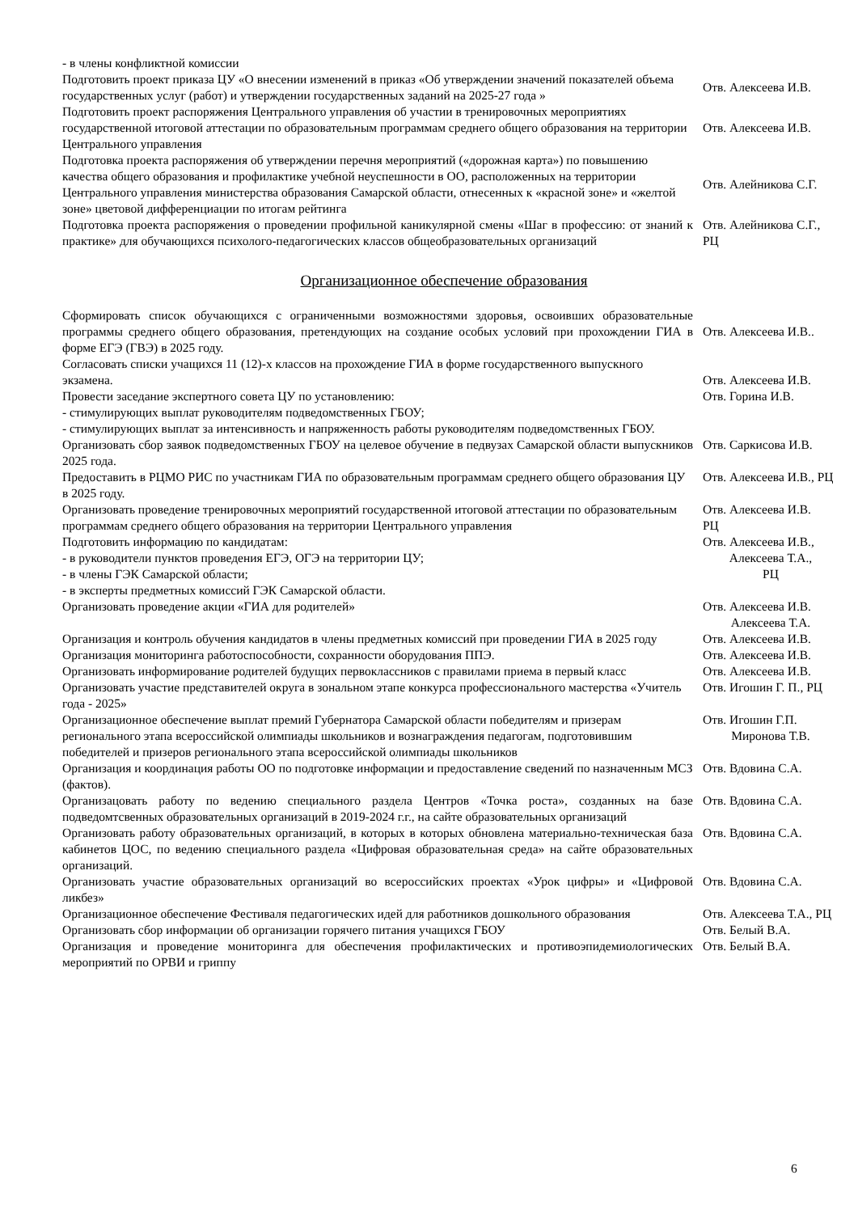| - в члены конфликтной комиссии | |
| Подготовить проект приказа ЦУ «О внесении изменений в приказ «Об утверждении значений показателей объема государственных услуг (работ) и утверждении государственных заданий на 2025-27 года » | Отв. Алексеева И.В. |
| Подготовить проект распоряжения Центрального управления об участии в тренировочных мероприятиях государственной итоговой аттестации по образовательным программам среднего общего образования на территории Центрального управления | Отв. Алексеева И.В. |
| Подготовка проекта распоряжения об утверждении перечня мероприятий («дорожная карта») по повышению качества общего образования и профилактике учебной неуспешности в ОО, расположенных на территории Центрального управления министерства образования Самарской области, отнесенных к «красной зоне» и «желтой зоне» цветовой дифференциации по итогам рейтинга | Отв. Алейникова С.Г. |
| Подготовка проекта распоряжения о проведении профильной каникулярной смены «Шаг в профессию: от знаний к практике» для обучающихся психолого-педагогических классов общеобразовательных организаций | Отв. Алейникова С.Г., РЦ |
Организационное обеспечение образования
| Сформировать список обучающихся с ограниченными возможностями здоровья, освоивших образовательные программы среднего общего образования, претендующих на создание особых условий при прохождении ГИА в форме ЕГЭ (ГВЭ) в 2025 году. | Отв. Алексеева И.В.. |
| Согласовать списки учащихся 11 (12)-х классов на прохождение ГИА в форме государственного выпускного экзамена. | Отв. Алексеева И.В. |
| Провести заседание экспертного совета ЦУ по установлению: - стимулирующих выплат руководителям подведомственных ГБОУ; - стимулирующих выплат за интенсивность и напряженность работы руководителям подведомственных ГБОУ. | Отв. Горина И.В. |
| Организовать сбор заявок подведомственных ГБОУ на целевое обучение в педвузах Самарской области выпускников 2025 года. | Отв. Саркисова И.В. |
| Предоставить в РЦМО РИС по участникам ГИА по образовательным программам среднего общего образования ЦУ в 2025 году. | Отв. Алексеева И.В., РЦ |
| Организовать проведение тренировочных мероприятий государственной итоговой аттестации по образовательным программам среднего общего образования на территории Центрального управления | Отв. Алексеева И.В. РЦ |
| Подготовить информацию по кандидатам: - в руководители пунктов проведения ЕГЭ, ОГЭ на территории ЦУ; - в члены ГЭК Самарской области; - в эксперты предметных комиссий ГЭК Самарской области. | Отв. Алексеева И.В., Алексеева Т.А., РЦ |
| Организовать проведение акции «ГИА для родителей» | Отв. Алексеева И.В. Алексеева Т.А. |
| Организация и контроль обучения кандидатов в члены предметных комиссий при проведении ГИА в 2025 году | Отв. Алексеева И.В. |
| Организация мониторинга работоспособности, сохранности оборудования ППЭ. | Отв. Алексеева И.В. |
| Организовать информирование родителей будущих первоклассников с правилами приема в первый класс | Отв. Алексеева И.В. |
| Организовать участие представителей округа в зональном этапе конкурса профессионального мастерства «Учитель года - 2025» | Отв. Игошин Г. П., РЦ |
| Организационное обеспечение выплат премий Губернатора Самарской области победителям и призерам регионального этапа всероссийской олимпиады школьников и вознаграждения педагогам, подготовившим победителей и призеров регионального этапа всероссийской олимпиады школьников | Отв. Игошин Г.П. Миронова Т.В. |
| Организация и координация работы ОО по подготовке информации и предоставление сведений по назначенным МСЗ (фактов). | Отв. Вдовина С.А. |
| Организацовать работу по ведению специального раздела Центров «Точка роста», созданных на базе подведомтсвенных образовательных организаций в 2019-2024 г.г., на сайте образовательных организаций | Отв. Вдовина С.А. |
| Организовать работу образовательных организаций, в которых в которых обновлена материально-техническая база кабинетов ЦОС, по ведению специального раздела «Цифровая образовательная среда» на сайте образовательных организаций. | Отв. Вдовина С.А. |
| Организовать участие образовательных организаций во всероссийских проектах «Урок цифры» и «Цифровой ликбез» | Отв. Вдовина С.А. |
| Организационное обеспечение Фестиваля педагогических идей для работников дошкольного образования | Отв. Алексеева Т.А., РЦ |
| Организовать сбор информации об организации горячего питания учащихся ГБОУ | Отв. Белый В.А. |
| Организация и проведение мониторинга для обеспечения профилактических и противоэпидемиологических мероприятий по ОРВИ и гриппу | Отв. Белый В.А. |
6